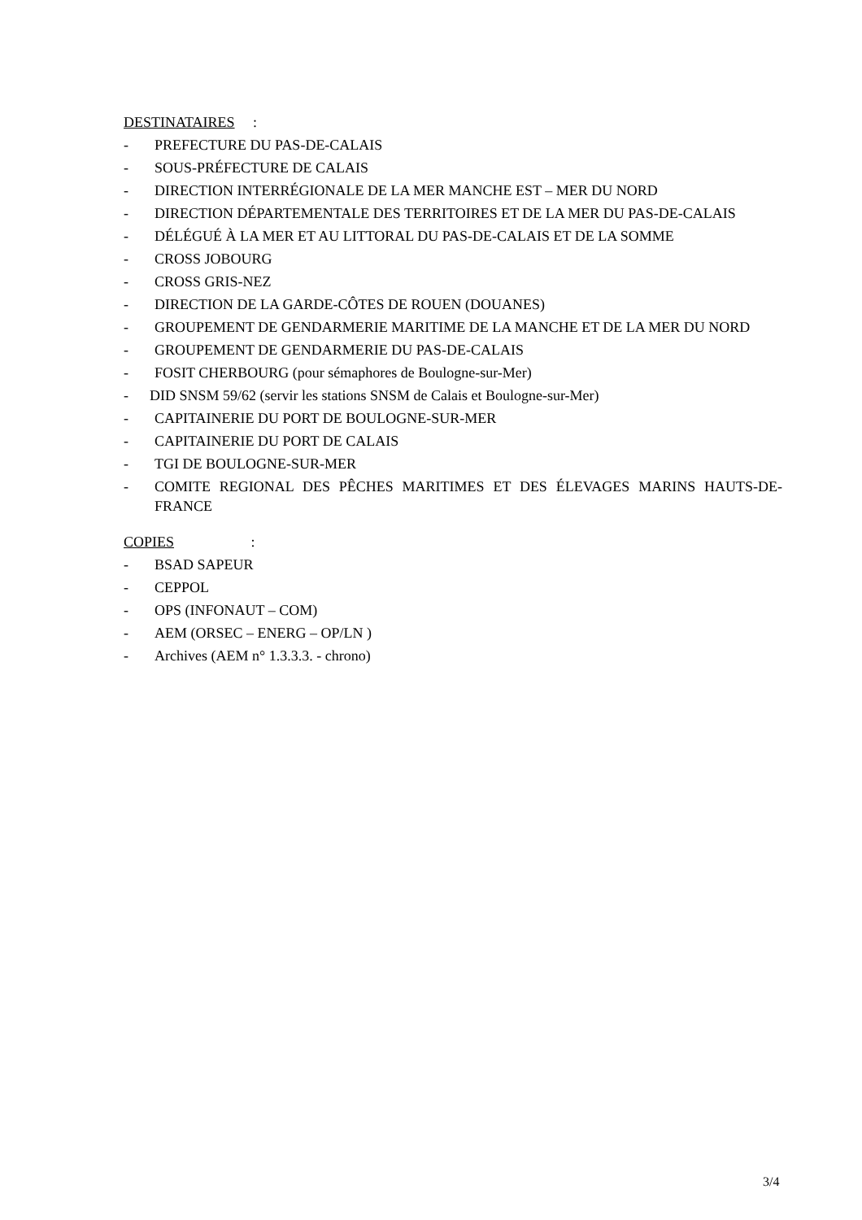DESTINATAIRES :
- PREFECTURE DU PAS-DE-CALAIS
- SOUS-PRÉFECTURE DE CALAIS
- DIRECTION INTERRÉGIONALE DE LA MER MANCHE EST – MER DU NORD
- DIRECTION DÉPARTEMENTALE DES TERRITOIRES ET DE LA MER DU PAS-DE-CALAIS
- DÉLÉGUÉ À LA MER ET AU LITTORAL DU PAS-DE-CALAIS ET DE LA SOMME
- CROSS JOBOURG
- CROSS GRIS-NEZ
- DIRECTION DE LA GARDE-CÔTES DE ROUEN (DOUANES)
- GROUPEMENT DE GENDARMERIE MARITIME DE LA MANCHE ET DE LA MER DU NORD
- GROUPEMENT DE GENDARMERIE DU PAS-DE-CALAIS
- FOSIT CHERBOURG (pour sémaphores de Boulogne-sur-Mer)
- DID SNSM 59/62 (servir les stations SNSM de Calais et Boulogne-sur-Mer)
- CAPITAINERIE DU PORT DE BOULOGNE-SUR-MER
- CAPITAINERIE DU PORT DE CALAIS
- TGI DE BOULOGNE-SUR-MER
- COMITE REGIONAL DES PÊCHES MARITIMES ET DES ÉLEVAGES MARINS HAUTS-DE-FRANCE
COPIES :
- BSAD SAPEUR
- CEPPOL
- OPS (INFONAUT – COM)
- AEM (ORSEC – ENERG – OP/LN )
- Archives (AEM n° 1.3.3.3. - chrono)
3/4